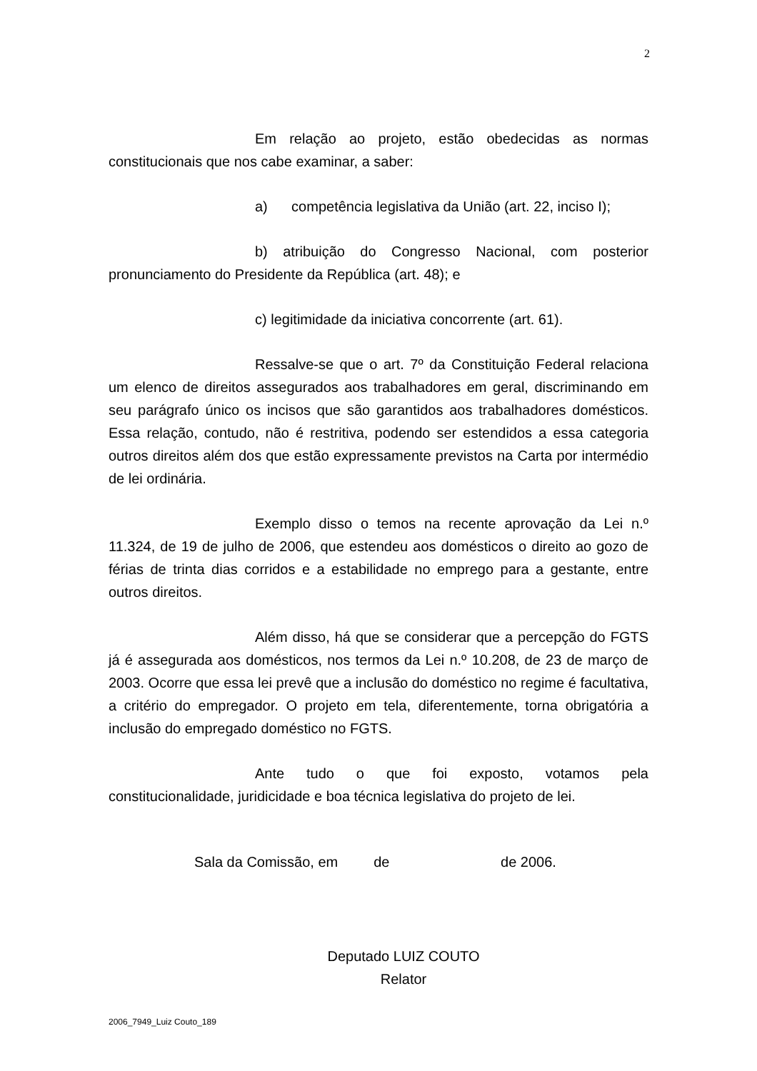2
Em relação ao projeto, estão obedecidas as normas constitucionais que nos cabe examinar, a saber:
a) competência legislativa da União (art. 22, inciso I);
b) atribuição do Congresso Nacional, com posterior pronunciamento do Presidente da República (art. 48); e
c) legitimidade da iniciativa concorrente (art. 61).
Ressalve-se que o art. 7º da Constituição Federal relaciona um elenco de direitos assegurados aos trabalhadores em geral, discriminando em seu parágrafo único os incisos que são garantidos aos trabalhadores domésticos. Essa relação, contudo, não é restritiva, podendo ser estendidos a essa categoria outros direitos além dos que estão expressamente previstos na Carta por intermédio de lei ordinária.
Exemplo disso o temos na recente aprovação da Lei n.º 11.324, de 19 de julho de 2006, que estendeu aos domésticos o direito ao gozo de férias de trinta dias corridos e a estabilidade no emprego para a gestante, entre outros direitos.
Além disso, há que se considerar que a percepção do FGTS já é assegurada aos domésticos, nos termos da Lei n.º 10.208, de 23 de março de 2003. Ocorre que essa lei prevê que a inclusão do doméstico no regime é facultativa, a critério do empregador. O projeto em tela, diferentemente, torna obrigatória a inclusão do empregado doméstico no FGTS.
Ante tudo o que foi exposto, votamos pela constitucionalidade, juridicidade e boa técnica legislativa do projeto de lei.
Sala da Comissão, em de de 2006.
Deputado LUIZ COUTO
Relator
2006_7949_Luiz Couto_189